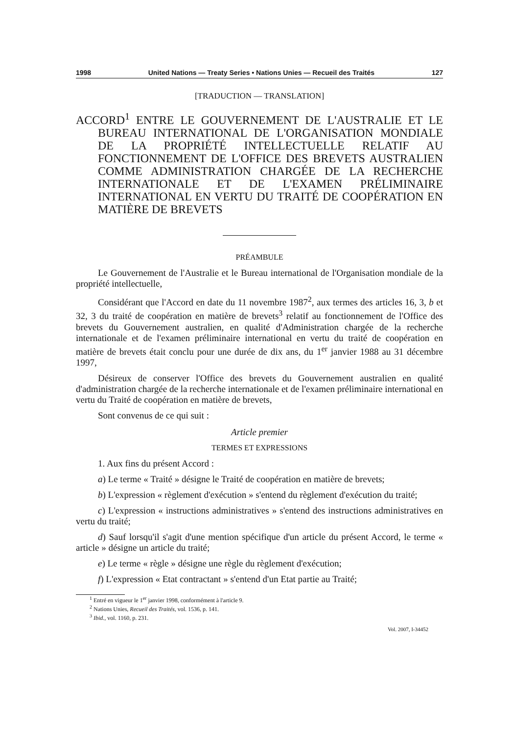1998 United Nations — Treaty Series • Nations Unies — Recueil des Traités 127
[TRADUCTION — TRANSLATION]
ACCORD<sup>1</sup> ENTRE LE GOUVERNEMENT DE L'AUSTRALIE ET LE BUREAU INTERNATIONAL DE L'ORGANISATION MONDIALE DE LA PROPRIÉTÉ INTELLECTUELLE RELATIF AU FONCTIONNEMENT DE L'OFFICE DES BREVETS AUSTRALIEN COMME ADMINISTRATION CHARGÉE DE LA RECHERCHE INTERNATIONALE ET DE L'EXAMEN PRÉLIMINAIRE INTERNATIONAL EN VERTU DU TRAITÉ DE COOPÉRATION EN MATIÈRE DE BREVETS
PRÉAMBULE
Le Gouvernement de l'Australie et le Bureau international de l'Organisation mondiale de la propriété intellectuelle,
Considérant que l'Accord en date du 11 novembre 1987<sup>2</sup>, aux termes des articles 16, 3, b et 32, 3 du traité de coopération en matière de brevets<sup>3</sup> relatif au fonctionnement de l'Office des brevets du Gouvernement australien, en qualité d'Administration chargée de la recherche internationale et de l'examen préliminaire international en vertu du traité de coopération en matière de brevets était conclu pour une durée de dix ans, du 1<sup>er</sup> janvier 1988 au 31 décembre 1997,
Désireux de conserver l'Office des brevets du Gouvernement australien en qualité d'administration chargée de la recherche internationale et de l'examen préliminaire international en vertu du Traité de coopération en matière de brevets,
Sont convenus de ce qui suit :
Article premier
TERMES ET EXPRESSIONS
1. Aux fins du présent Accord :
a) Le terme « Traité » désigne le Traité de coopération en matière de brevets;
b) L'expression « règlement d'exécution » s'entend du règlement d'exécution du traité;
c) L'expression « instructions administratives » s'entend des instructions administratives en vertu du traité;
d) Sauf lorsqu'il s'agit d'une mention spécifique d'un article du présent Accord, le terme « article » désigne un article du traité;
e) Le terme « règle » désigne une règle du règlement d'exécution;
f) L'expression « Etat contractant » s'entend d'un Etat partie au Traité;
<sup>1</sup> Entré en vigueur le 1<sup>er</sup> janvier 1998, conformément à l'article 9.
<sup>2</sup> Nations Unies, Recueil des Traités, vol. 1536, p. 141.
<sup>3</sup> Ibid., vol. 1160, p. 231.
Vol. 2007, I-34452